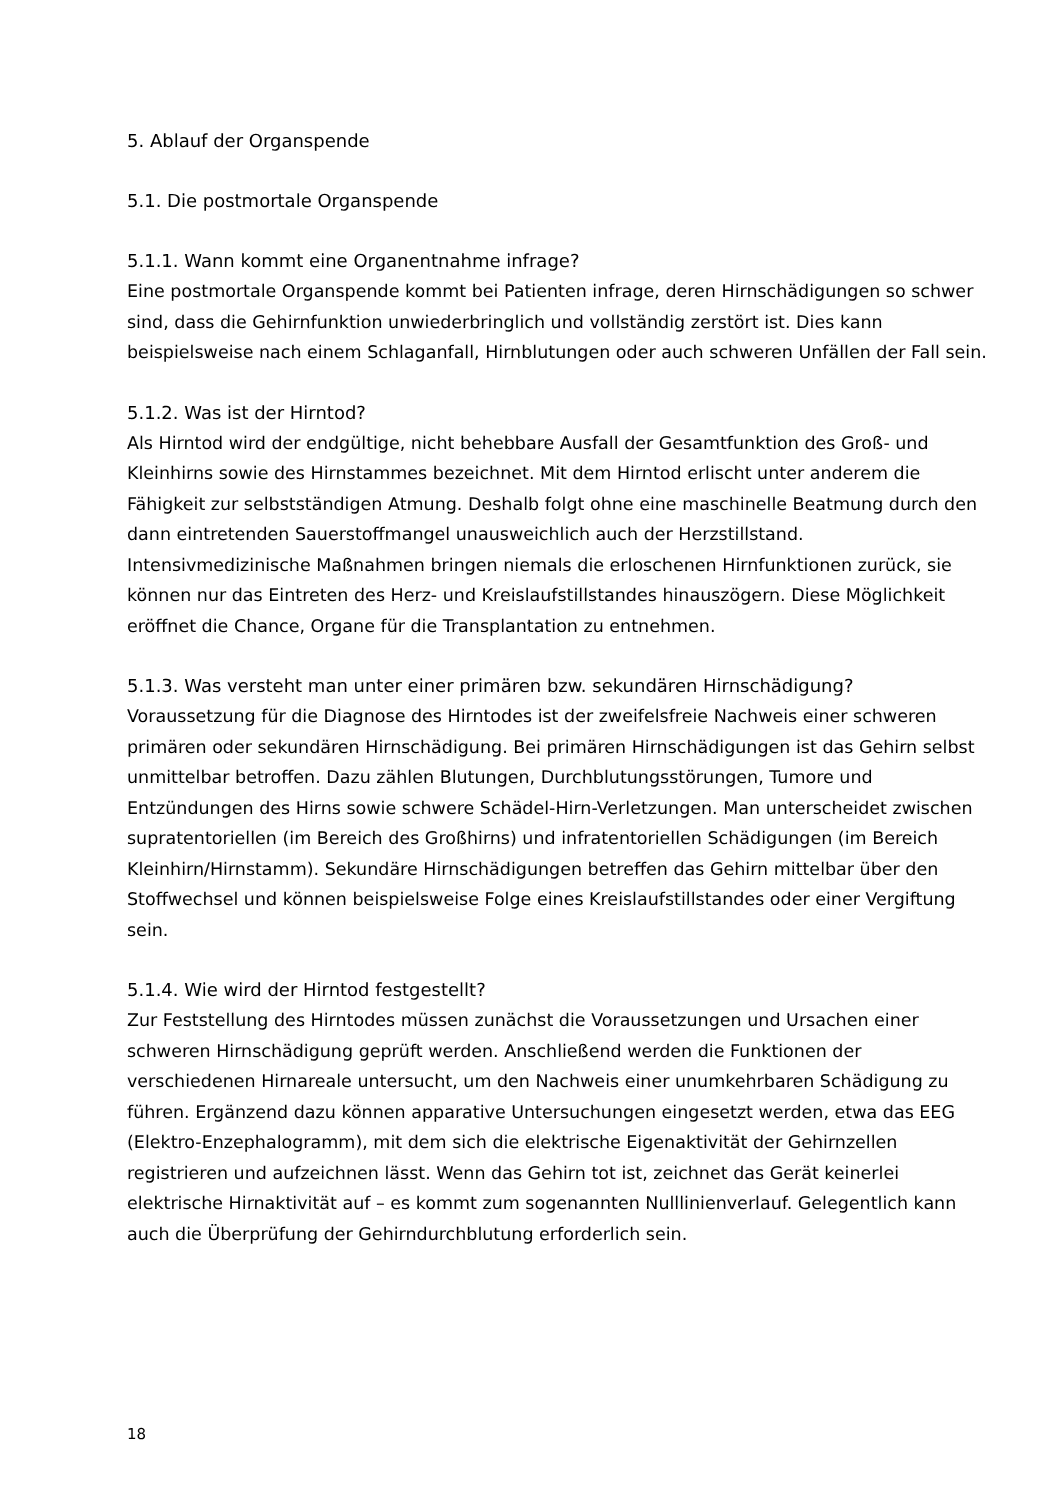5. Ablauf der Organspende
5.1. Die postmortale Organspende
5.1.1. Wann kommt eine Organentnahme infrage?
Eine postmortale Organspende kommt bei Patienten infrage, deren Hirnschädigungen so schwer sind, dass die Gehirnfunktion unwiederbringlich und vollständig zerstört ist. Dies kann beispielsweise nach einem Schlaganfall, Hirnblutungen oder auch schweren Unfällen der Fall sein.
5.1.2. Was ist der Hirntod?
Als Hirntod wird der endgültige, nicht behebbare Ausfall der Gesamtfunktion des Groß- und Kleinhirns sowie des Hirnstammes bezeichnet. Mit dem Hirntod erlischt unter anderem die Fähigkeit zur selbstständigen Atmung. Deshalb folgt ohne eine maschinelle Beatmung durch den dann eintretenden Sauerstoffmangel unausweichlich auch der Herzstillstand. Intensivmedizinische Maßnahmen bringen niemals die erloschenen Hirnfunktionen zurück, sie können nur das Eintreten des Herz- und Kreislaufstillstandes hinauszögern. Diese Möglichkeit eröffnet die Chance, Organe für die Transplantation zu entnehmen.
5.1.3. Was versteht man unter einer primären bzw. sekundären Hirnschädigung?
Voraussetzung für die Diagnose des Hirntodes ist der zweifelsfreie Nachweis einer schweren primären oder sekundären Hirnschädigung. Bei primären Hirnschädigungen ist das Gehirn selbst unmittelbar betroffen. Dazu zählen Blutungen, Durchblutungsstörungen, Tumore und Entzündungen des Hirns sowie schwere Schädel-Hirn-Verletzungen. Man unterscheidet zwischen supratentoriellen (im Bereich des Großhirns) und infratentoriellen Schädigungen (im Bereich Kleinhirn/Hirnstamm). Sekundäre Hirnschädigungen betreffen das Gehirn mittelbar über den Stoffwechsel und können beispielsweise Folge eines Kreislaufstillstandes oder einer Vergiftung sein.
5.1.4. Wie wird der Hirntod festgestellt?
Zur Feststellung des Hirntodes müssen zunächst die Voraussetzungen und Ursachen einer schweren Hirnschädigung geprüft werden. Anschließend werden die Funktionen der verschiedenen Hirnareale untersucht, um den Nachweis einer unumkehrbaren Schädigung zu führen. Ergänzend dazu können apparative Untersuchungen eingesetzt werden, etwa das EEG (Elektro-Enzephalogramm), mit dem sich die elektrische Eigenaktivität der Gehirnzellen registrieren und aufzeichnen lässt. Wenn das Gehirn tot ist, zeichnet das Gerät keinerlei elektrische Hirnaktivität auf – es kommt zum sogenannten Nulllinienverlauf. Gelegentlich kann auch die Überprüfung der Gehirndurchblutung erforderlich sein.
18